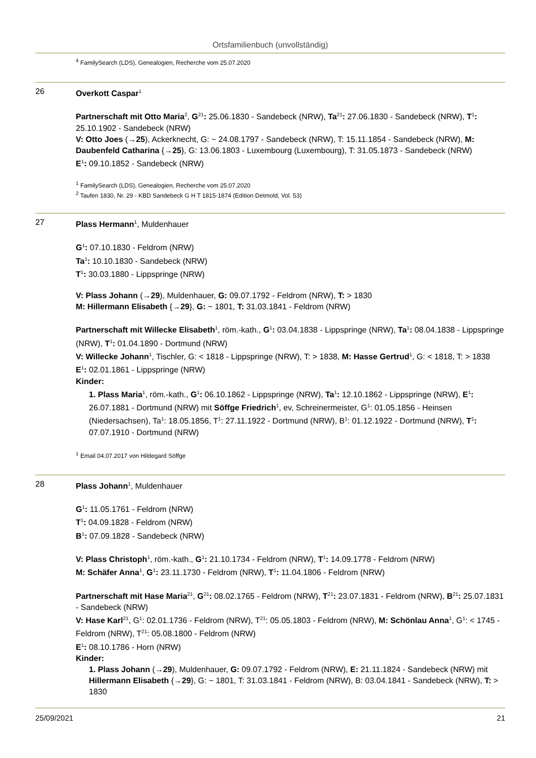Ortsfamilienbuch (unvollständig)
<sup>4</sup> FamilySearch (LDS), Genealogien, Recherche vom 25.07.2020
26 Overkott Caspar<sup>1</sup>
Partnerschaft mit Otto Maria<sup>2</sup>, G<sup>21</sup>: 25.06.1830 - Sandebeck (NRW), Ta<sup>21</sup>: 27.06.1830 - Sandebeck (NRW), T<sup>1</sup>: 25.10.1902 - Sandebeck (NRW)
V: Otto Joes (→25), Ackerknecht, G: ~ 24.08.1797 - Sandebeck (NRW), T: 15.11.1854 - Sandebeck (NRW), M: Daubenfeld Catharina {→25}, G: 13.06.1803 - Luxembourg (Luxembourg), T: 31.05.1873 - Sandebeck (NRW)
E<sup>1</sup>: 09.10.1852 - Sandebeck (NRW)
<sup>1</sup> FamilySearch (LDS), Genealogien, Recherche vom 25.07.2020
<sup>2</sup> Taufen 1830, Nr. 29 - KBD Sandebeck G H T 1815-1874 (Edition Detmold, Vol. 53)
27 Plass Hermann<sup>1</sup>, Muldenhauer
G<sup>1</sup>: 07.10.1830 - Feldrom (NRW)
Ta<sup>1</sup>: 10.10.1830 - Sandebeck (NRW)
T<sup>1</sup>: 30.03.1880 - Lippspringe (NRW)
V: Plass Johann (→29), Muldenhauer, G: 09.07.1792 - Feldrom (NRW), T: > 1830
M: Hillermann Elisabeth {→29}, G: ~ 1801, T: 31.03.1841 - Feldrom (NRW)
Partnerschaft mit Willecke Elisabeth<sup>1</sup>, röm.-kath., G<sup>1</sup>: 03.04.1838 - Lippspringe (NRW), Ta<sup>1</sup>: 08.04.1838 - Lippspringe (NRW), T<sup>1</sup>: 01.04.1890 - Dortmund (NRW)
V: Willecke Johann<sup>1</sup>, Tischler, G: < 1818 - Lippspringe (NRW), T: > 1838, M: Hasse Gertrud<sup>1</sup>, G: < 1818, T: > 1838
E<sup>1</sup>: 02.01.1861 - Lippspringe (NRW)
Kinder:
1. Plass Maria<sup>1</sup>, röm.-kath., G<sup>1</sup>: 06.10.1862 - Lippspringe (NRW), Ta<sup>1</sup>: 12.10.1862 - Lippspringe (NRW), E<sup>1</sup>: 26.07.1881 - Dortmund (NRW) mit Söffge Friedrich<sup>1</sup>, ev, Schreinermeister, G<sup>1</sup>: 01.05.1856 - Heinsen (Niedersachsen), Ta<sup>1</sup>: 18.05.1856, T<sup>1</sup>: 27.11.1922 - Dortmund (NRW), B<sup>1</sup>: 01.12.1922 - Dortmund (NRW), T<sup>1</sup>: 07.07.1910 - Dortmund (NRW)
<sup>1</sup> Email 04.07.2017 von Hildegard Söffge
28 Plass Johann<sup>1</sup>, Muldenhauer
G<sup>1</sup>: 11.05.1761 - Feldrom (NRW)
T<sup>1</sup>: 04.09.1828 - Feldrom (NRW)
B<sup>1</sup>: 07.09.1828 - Sandebeck (NRW)
V: Plass Christoph<sup>1</sup>, röm.-kath., G<sup>1</sup>: 21.10.1734 - Feldrom (NRW), T<sup>1</sup>: 14.09.1778 - Feldrom (NRW)
M: Schäfer Anna<sup>1</sup>, G<sup>1</sup>: 23.11.1730 - Feldrom (NRW), T<sup>1</sup>: 11.04.1806 - Feldrom (NRW)
Partnerschaft mit Hase Maria<sup>21</sup>, G<sup>21</sup>: 08.02.1765 - Feldrom (NRW), T<sup>21</sup>: 23.07.1831 - Feldrom (NRW), B<sup>21</sup>: 25.07.1831 - Sandebeck (NRW)
V: Hase Karl<sup>21</sup>, G<sup>1</sup>: 02.01.1736 - Feldrom (NRW), T<sup>21</sup>: 05.05.1803 - Feldrom (NRW), M: Schönlau Anna<sup>1</sup>, G<sup>1</sup>: < 1745 - Feldrom (NRW), T<sup>21</sup>: 05.08.1800 - Feldrom (NRW)
E<sup>1</sup>: 08.10.1786 - Horn (NRW)
Kinder:
1. Plass Johann (→29), Muldenhauer, G: 09.07.1792 - Feldrom (NRW), E: 21.11.1824 - Sandebeck (NRW) mit Hillermann Elisabeth {→29}, G: ~ 1801, T: 31.03.1841 - Feldrom (NRW), B: 03.04.1841 - Sandebeck (NRW), T: > 1830
25/09/2021 21